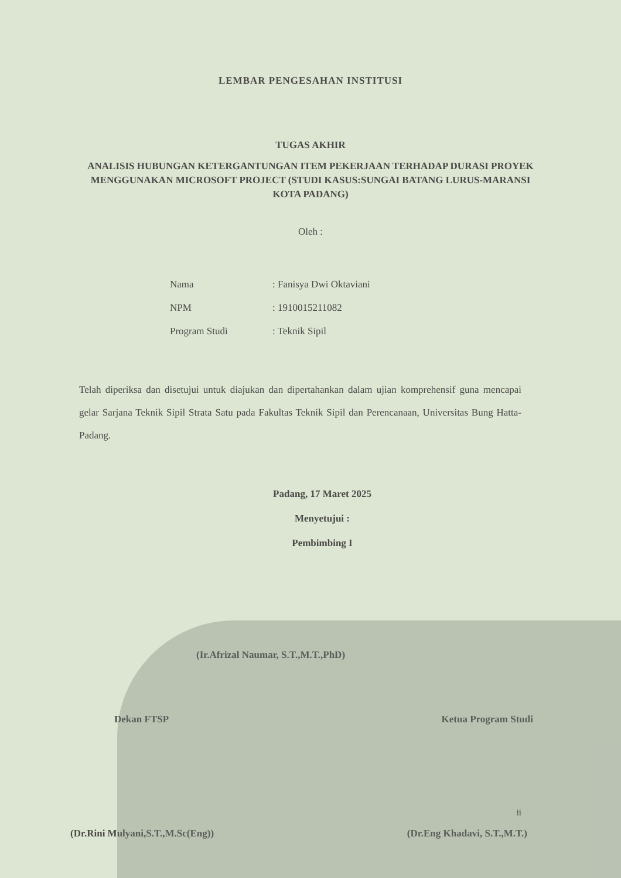LEMBAR PENGESAHAN INSTITUSI
TUGAS AKHIR
ANALISIS HUBUNGAN KETERGANTUNGAN ITEM PEKERJAAN TERHADAP DURASI PROYEK MENGGUNAKAN MICROSOFT PROJECT (STUDI KASUS:SUNGAI BATANG LURUS-MARANSI KOTA PADANG)
Oleh :
| Nama | : Fanisya Dwi Oktaviani |
| NPM | : 1910015211082 |
| Program Studi | : Teknik Sipil |
Telah diperiksa dan disetujui untuk diajukan dan dipertahankan dalam ujian komprehensif guna mencapai gelar Sarjana Teknik Sipil Strata Satu pada Fakultas Teknik Sipil dan Perencanaan, Universitas Bung Hatta-Padang.
Padang, 17 Maret 2025
Menyetujui :
Pembimbing I
(Ir.Afrizal Naumar, S.T.,M.T.,PhD)
Dekan FTSP Ketua Program Studi
(Dr.Rini Mulyani,S.T.,M.Sc(Eng)) (Dr.Eng Khadavi, S.T.,M.T.)
ii